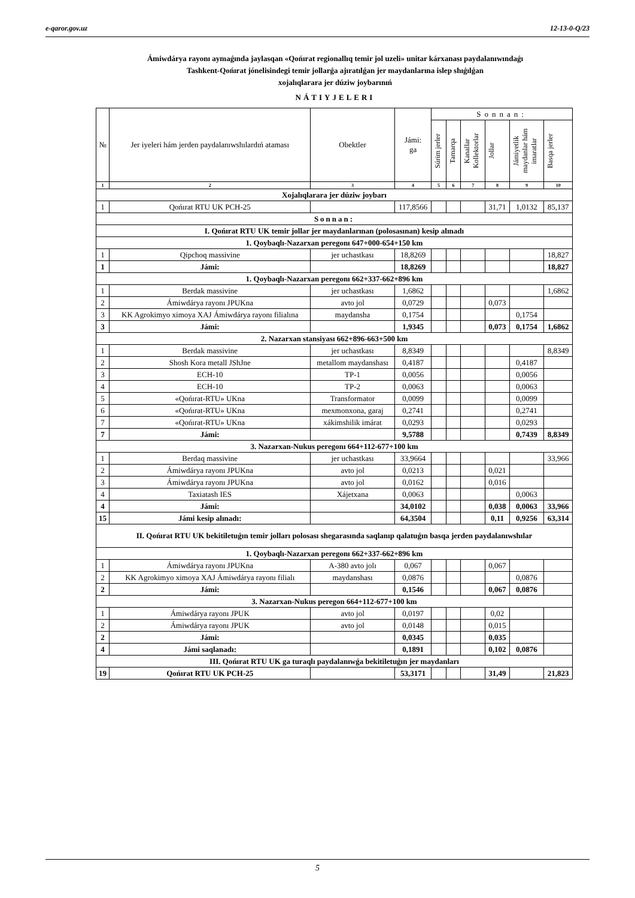e-qaror.gov.uz 12-13-0-Q/23
Ámiwdárya rayonı aymaǵında jaylasqan «Qońırat regionallıq temir jol uzeli» unitar kárxanası paydalanıwındaǵı
Tashkent-Qońırat jónelisindegi temir jollarǵa ajıratılǵan jer maydanlarına islep shıǵılǵan
xojalıqlarara jer dúziw joybarınıń
NÁTIYJELERI
| № | Jer iyeleri hám jerden paydalanıwshılardıń ataması | Obektler | Jámi: ga | Sonnan: | | | | | |
| --- | --- | --- | --- | --- | --- | --- | --- | --- | --- |
| | | | | Súrim jerler | Tamarqa | Kanallar Kollektorlar | Jollar | Jámiyetlik maydanlar hám imaratlar | Basqa jerler |
| 1 | 2 | 3 | 4 | 5 | 6 | 7 | 8 | 9 | 10 |
| Xojalıqlarara jer dúziw joybarı | | | | | | | | | |
| 1 | Qońırat RTU UK PCH-25 | | 117,8566 | | | | 31,71 | 1,0132 | 85,137 |
| Sonnan: | | | | | | | | | |
| I. Qońırat RTU UK temir jollar jer maydanlarınan (polosasınan) kesip alınadı | | | | | | | | | |
| 1. Qoybaqlı-Nazarxan peregonı 647+000-654+150 km | | | | | | | | | |
| 1 | Qipchoq massivine | jer uchastkası | 18,8269 | | | | | | 18,827 |
| 1 | Jámi: | | 18,8269 | | | | | | 18,827 |
| 1. Qoybaqlı-Nazarxan peregonı 662+337-662+896 km | | | | | | | | | |
| 1 | Berdak massivine | jer uchastkası | 1,6862 | | | | | | 1,6862 |
| 2 | Ámiwdárya rayonı JPUKna | avto jol | 0,0729 | | | | 0,073 | | |
| 3 | KK Agrokimyo ximoya XAJ Ámiwdárya rayonı filialına | maydansha | 0,1754 | | | | | 0,1754 | |
| 3 | Jámi: | | 1,9345 | | | | 0,073 | 0,1754 | 1,6862 |
| 2. Nazarxan stansiyası 662+896-663+500 km | | | | | | | | | |
| 1 | Berdak massivine | jer uchastkası | 8,8349 | | | | | | 8,8349 |
| 2 | Shosh Kora metall JShJne | metallom maydanshası | 0,4187 | | | | | 0,4187 | |
| 3 | ECH-10 | TP-1 | 0,0056 | | | | | 0,0056 | |
| 4 | ECH-10 | TP-2 | 0,0063 | | | | | 0,0063 | |
| 5 | «Qońırat-RTU» UKna | Transformator | 0,0099 | | | | | 0,0099 | |
| 6 | «Qońırat-RTU» UKna | mexmonxona, garaj | 0,2741 | | | | | 0,2741 | |
| 7 | «Qońırat-RTU» UKna | xákimshilik imárat | 0,0293 | | | | | 0,0293 | |
| 7 | Jámi: | | 9,5788 | | | | | 0,7439 | 8,8349 |
| 3. Nazarxan-Nukus peregonı 664+112-677+100 km | | | | | | | | | |
| 1 | Berdaq massivine | jer uchastkası | 33,9664 | | | | | | 33,966 |
| 2 | Ámiwdárya rayonı JPUKna | avto jol | 0,0213 | | | | 0,021 | | |
| 3 | Ámiwdárya rayonı JPUKna | avto jol | 0,0162 | | | | 0,016 | | |
| 4 | Taxiatash IES | Xájetxana | 0,0063 | | | | | 0,0063 | |
| 4 | Jámi: | | 34,0102 | | | | 0,038 | 0,0063 | 33,966 |
| 15 | Jámi kesip alınadı: | | 64,3504 | | | | 0,11 | 0,9256 | 63,314 |
| II. Qońırat RTU UK bekitiletuǵın temir jolları polosası shegarasında saqlanıp qalatuǵın basqa jerden paydalanıwshılar | | | | | | | | | |
| 1. Qoybaqlı-Nazarxan peregonı 662+337-662+896 km | | | | | | | | | |
| 1 | Ámiwdárya rayonı JPUKna | A-380 avto jolı | 0,067 | | | | 0,067 | | |
| 2 | KK Agrokimyo ximoya XAJ Ámiwdárya rayonı filialı | maydanshası | 0,0876 | | | | | 0,0876 | |
| 2 | Jámi: | | 0,1546 | | | | 0,067 | 0,0876 | |
| 3. Nazarxan-Nukus peregon 664+112-677+100 km | | | | | | | | | |
| 1 | Ámiwdárya rayonı JPUK | avto jol | 0,0197 | | | | 0,02 | | |
| 2 | Ámiwdárya rayonı JPUK | avto jol | 0,0148 | | | | 0,015 | | |
| 2 | Jámi: | | 0,0345 | | | | 0,035 | | |
| 4 | Jámi saqlanadı: | | 0,1891 | | | | 0,102 | 0,0876 | |
| III. Qońırat RTU UK ga turaqlı paydalanıwǵa bekitiletuǵın jer maydanları | | | | | | | | | |
| 19 | Qońırat RTU UK PCH-25 | | 53,3171 | | | | 31,49 | | 21,823 |
5